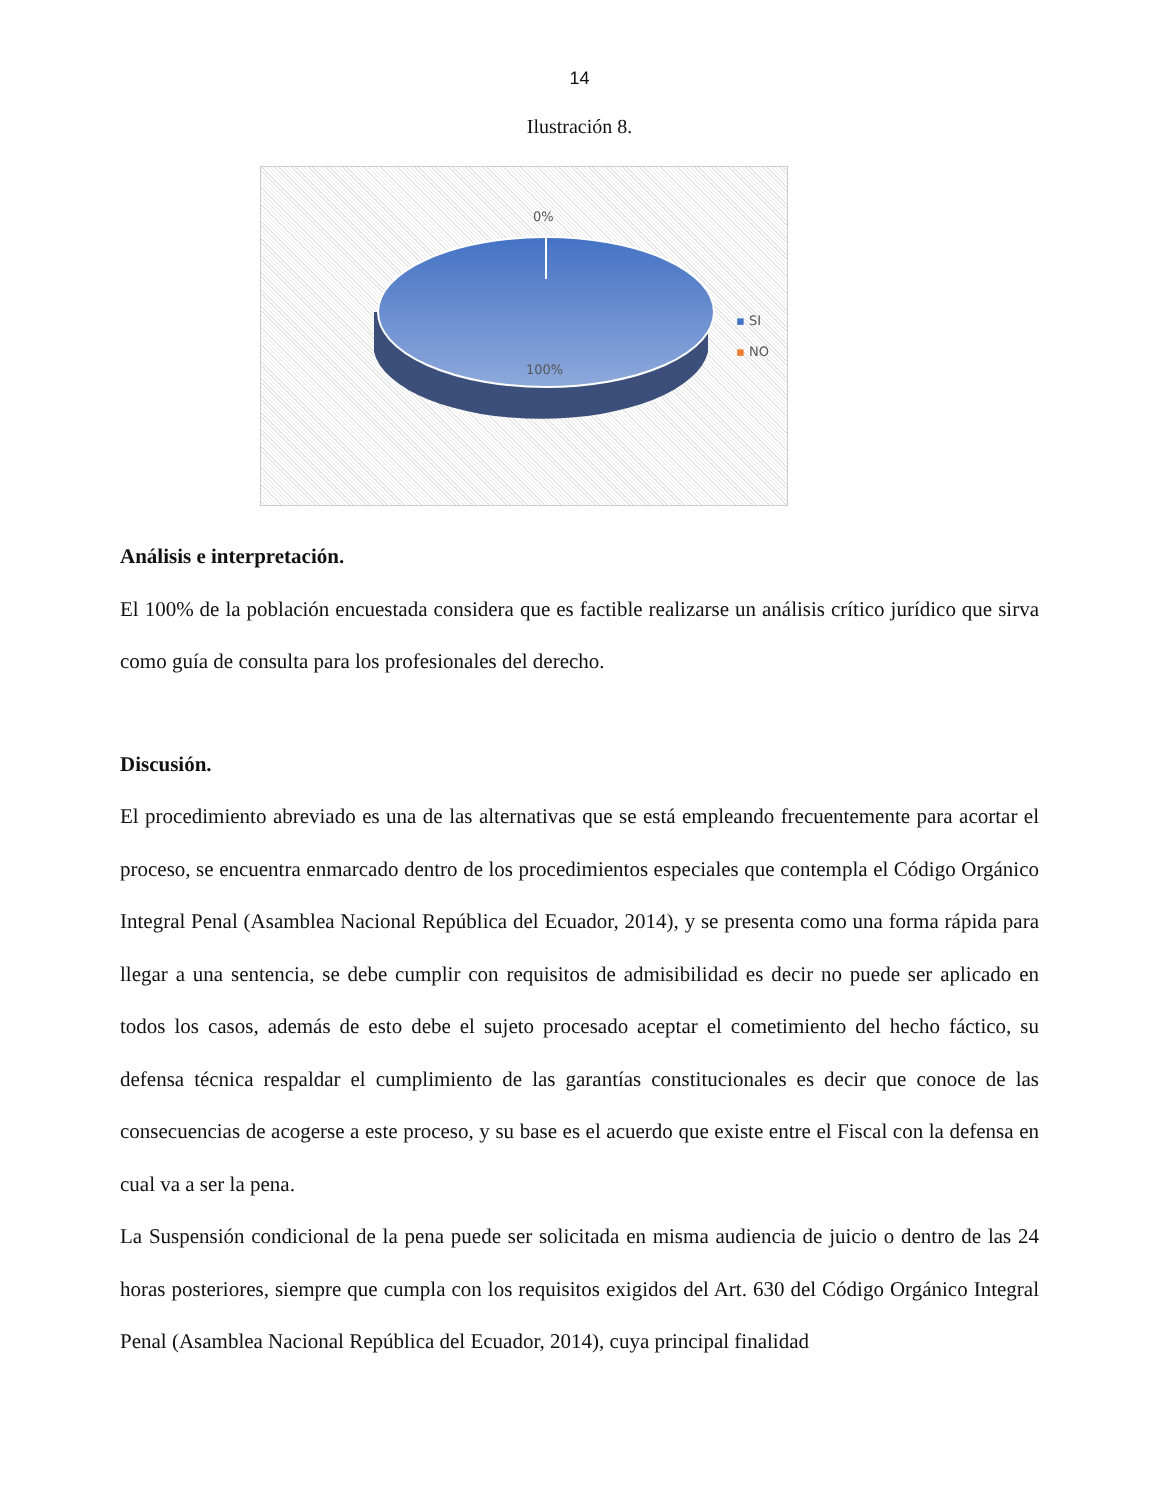14
Ilustración 8.
0%
100%
▪ SI
▪ NO
Análisis e interpretación.
El 100% de la población encuestada considera que es factible realizarse un análisis crítico jurídico que sirva como guía de consulta para los profesionales del derecho.
Discusión.
El procedimiento abreviado es una de las alternativas que se está empleando frecuentemente para acortar el proceso, se encuentra enmarcado dentro de los procedimientos especiales que contempla el Código Orgánico Integral Penal (Asamblea Nacional República del Ecuador, 2014), y se presenta como una forma rápida para llegar a una sentencia, se debe cumplir con requisitos de admisibilidad es decir no puede ser aplicado en todos los casos, además de esto debe el sujeto procesado aceptar el cometimiento del hecho fáctico, su defensa técnica respaldar el cumplimiento de las garantías constitucionales es decir que conoce de las consecuencias de acogerse a este proceso, y su base es el acuerdo que existe entre el Fiscal con la defensa en cual va a ser la pena.
La Suspensión condicional de la pena puede ser solicitada en misma audiencia de juicio o dentro de las 24 horas posteriores, siempre que cumpla con los requisitos exigidos del Art. 630 del Código Orgánico Integral Penal (Asamblea Nacional República del Ecuador, 2014), cuya principal finalidad